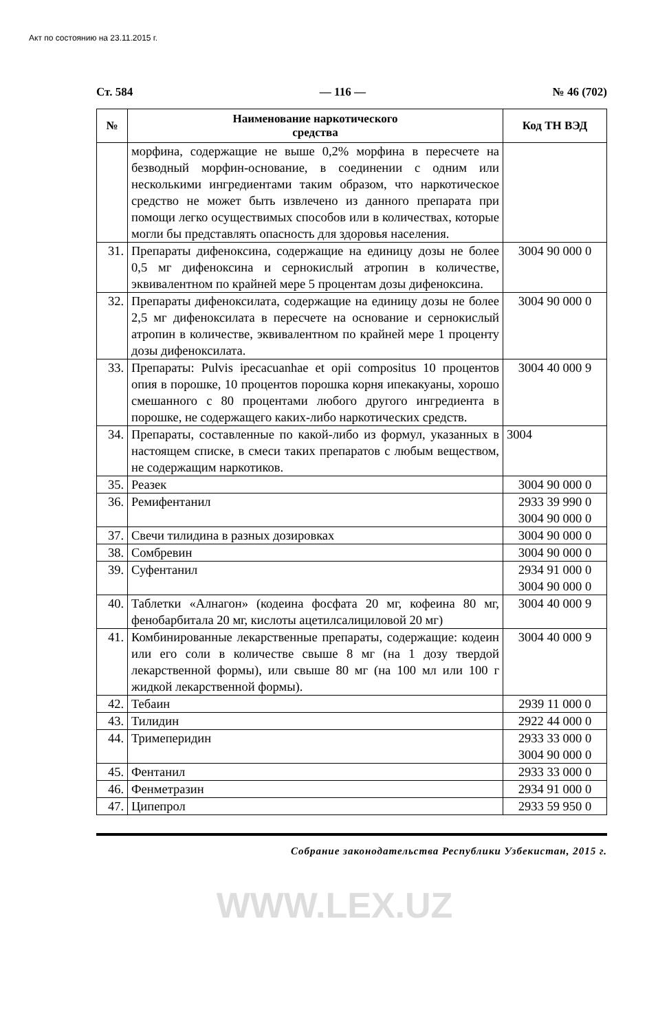Акт по состоянию на 23.11.2015 г.
Ст. 584 — 116 — № 46 (702)
| № | Наименование наркотического средства | Код ТН ВЭД |
| --- | --- | --- |
| | морфина, содержащие не выше 0,2% морфина в пересчете на безводный морфин-основание, в соединении с одним или несколькими ингредиентами таким образом, что наркотическое средство не может быть извлечено из данного препарата при помощи легко осуществимых способов или в количествах, которые могли бы представлять опасность для здоровья населения. | |
| 31. | Препараты дифеноксина, содержащие на единицу дозы не более 0,5 мг дифеноксина и сернокислый атропин в количестве, эквивалентном по крайней мере 5 процентам дозы дифеноксина. | 3004 90 000 0 |
| 32. | Препараты дифеноксилата, содержащие на единицу дозы не более 2,5 мг дифеноксилата в пересчете на основание и сернокислый атропин в количестве, эквивалентном по крайней мере 1 проценту дозы дифеноксилата. | 3004 90 000 0 |
| 33. | Препараты: Pulvis ipecacuanhae et opii compositus 10 процентов опия в порошке, 10 процентов порошка корня ипекакуаны, хорошо смешанного с 80 процентами любого другого ингредиента в порошке, не содержащего каких-либо наркотических средств. | 3004 40 000 9 |
| 34. | Препараты, составленные по какой-либо из формул, указанных в настоящем списке, в смеси таких препаратов с любым веществом, не содержащим наркотиков. | 3004 |
| 35. | Реазек | 3004 90 000 0 |
| 36. | Ремифентанил | 2933 39 990 0 3004 90 000 0 |
| 37. | Свечи тилидина в разных дозировках | 3004 90 000 0 |
| 38. | Сомбревин | 3004 90 000 0 |
| 39. | Суфентанил | 2934 91 000 0 3004 90 000 0 |
| 40. | Таблетки «Алнагон» (кодеина фосфата 20 мг, кофеина 80 мг, фенобарбитала 20 мг, кислоты ацетилсалициловой 20 мг) | 3004 40 000 9 |
| 41. | Комбинированные лекарственные препараты, содержащие: кодеин или его соли в количестве свыше 8 мг (на 1 дозу твердой лекарственной формы), или свыше 80 мг (на 100 мл или 100 г жидкой лекарственной формы). | 3004 40 000 9 |
| 42. | Тебаин | 2939 11 000 0 |
| 43. | Тилидин | 2922 44 000 0 |
| 44. | Тримеперидин | 2933 33 000 0 3004 90 000 0 |
| 45. | Фентанил | 2933 33 000 0 |
| 46. | Фенметразин | 2934 91 000 0 |
| 47. | Ципепрол | 2933 59 950 0 |
Собрание законодательства Республики Узбекистан, 2015 г.
WWW.LEX.UZ